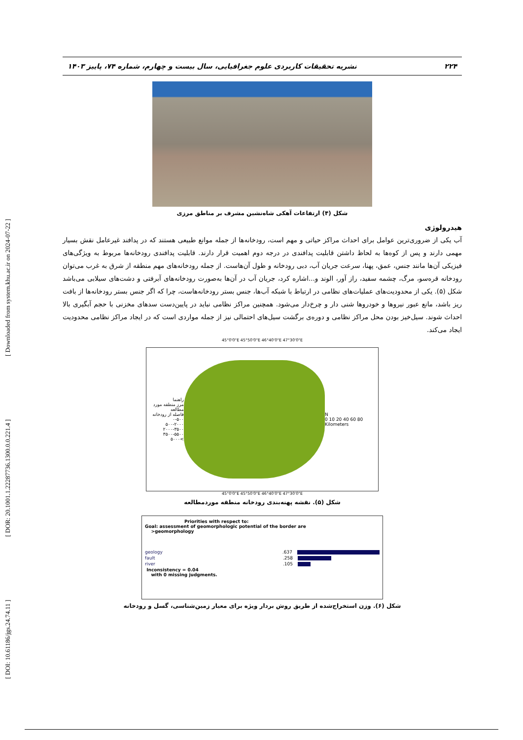[ DOI: 10.61186/jgs.24.74.11 ] [ DOR: 20.1001.1.22287736.1300.0.0.221.4 ] [ Downloaded from system.khu.ac.ir on 2024-07-22 ]
۲۲۴ نشریه تحقیقات کاربردی علوم جغرافیایی، سال بیست و چهارم، شماره ۷۴، پاییز ۱۴۰۳
شکل (۴) ارتفاعات آهکی شاه‌نشین مشرف بر مناطق مرزی
هیدرولوژی
آب یکی از ضروری‌ترین عوامل برای احداث مراکز حیاتی و مهم است، رودخانه‌ها از جمله موانع طبیعی هستند که در پدافند غیرعامل نقش بسیار مهمی دارند و پس از کوه‌ها به لحاظ داشتن قابلیت پدافندی در درجه دوم اهمیت قرار دارند. قابلیت پدافندی رودخانه‌ها مربوط به ویژگی‌های فیزیکی آن‌ها مانند جنس، عمق، پهنا، سرعت جریان آب، دبی رودخانه و طول آن‌هاست. از جمله رودخانه‌های مهم منطقه از شرق به غرب می‌توان رودخانه قره‌سو، مرگ، چشمه سفید، راز آور، الوند و...اشاره کرد، جریان آب در آن‌ها به‌صورت رودخانه‌های آبرفتی و دشت‌های سیلابی می‌باشد شکل (۵). یکی از محدودیت‌های عملیات‌های نظامی در ارتباط با شبکه آب‌ها، جنس بستر رودخانه‌هاست، چرا که اگر جنس بستر رودخانه‌ها از بافت ریز باشد، مانع عبور نیروها و خودروها شنی دار و چرخ‌دار می‌شود. همچنین مراکز نظامی نباید در پایین‌دست سدهای مخزنی با حجم آبگیری بالا احداث شوند. سیل‌خیز بودن محل مراکز نظامی و دوره‌ی برگشت سیل‌های احتمالی نیز از جمله مواردی است که در ایجاد مراکز نظامی محدودیت ایجاد می‌کند.
45°0'0"E 45°50'0"E 46°40'0"E 47°30'0"E
راهنما
مرز منطقه مورد مطالعه
فاصله از رودخانه
۰-۵۰۰
۵۰۰-۲۰۰۰
۲۰۰۰-۳۵۰۰
۳۵۰۰-۵۵۰۰
>۵۰۰۰
N
0 10 20 40 60 80 Kilometers
45°0'0"E 45°50'0"E 46°40'0"E 47°30'0"E
شکل (۵). نقشه پهنه‌بندی رودخانه منطقه موردمطالعه
Priorities with respect to:
Goal: assessment of geomorphologic potential of the border are
>geomorphology
geology.637
fault.258
river.105
Inconsistency = 0.04
with 0 missing judgments.
شکل (۶). وزن استخراج‌شده از طریق روش بردار ویژه برای معیار زمین‌شناسی، گسل و رودخانه